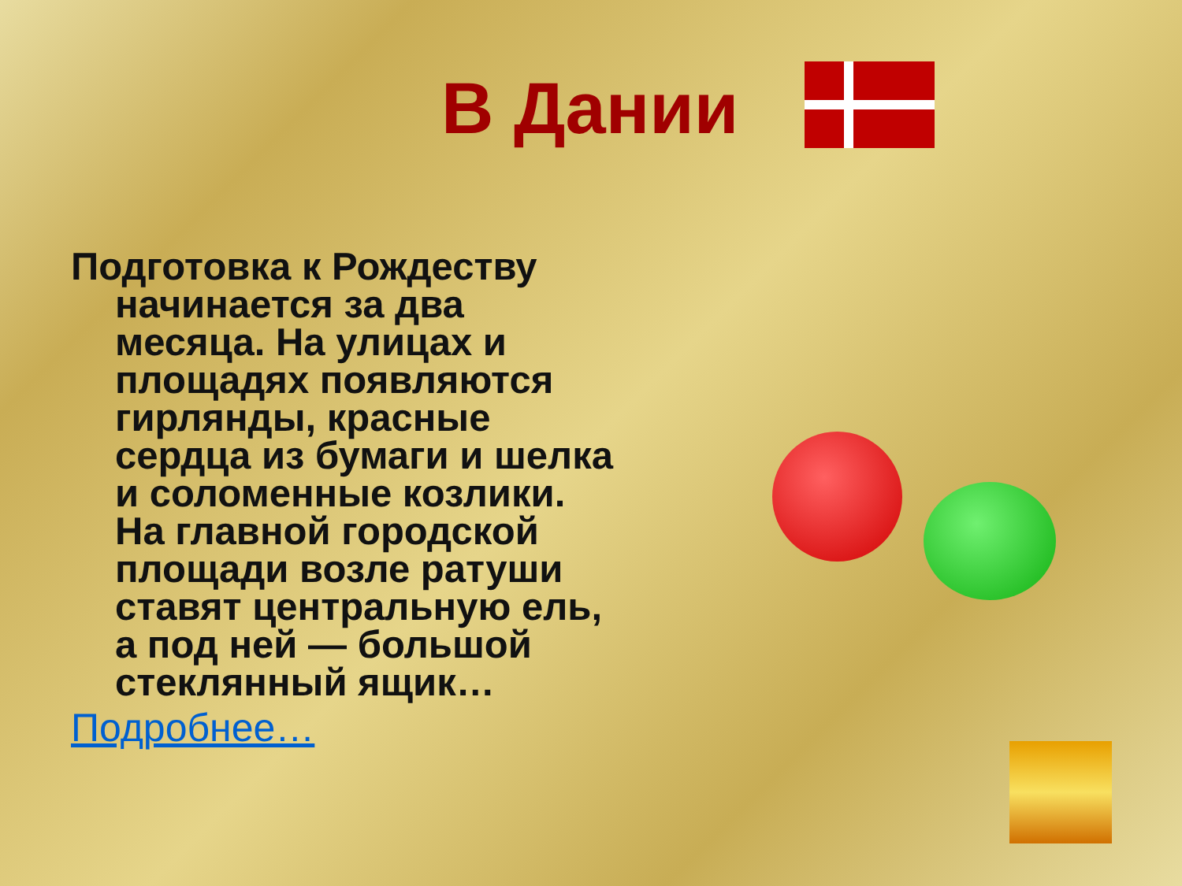В Дании
Подготовка к Рождеству начинается за два месяца. На улицах и площадях появляются гирлянды, красные сердца из бумаги и шелка и соломенные козлики. На главной городской площади возле ратуши ставят центральную ель, а под ней — большой стеклянный ящик…
Подробнее…